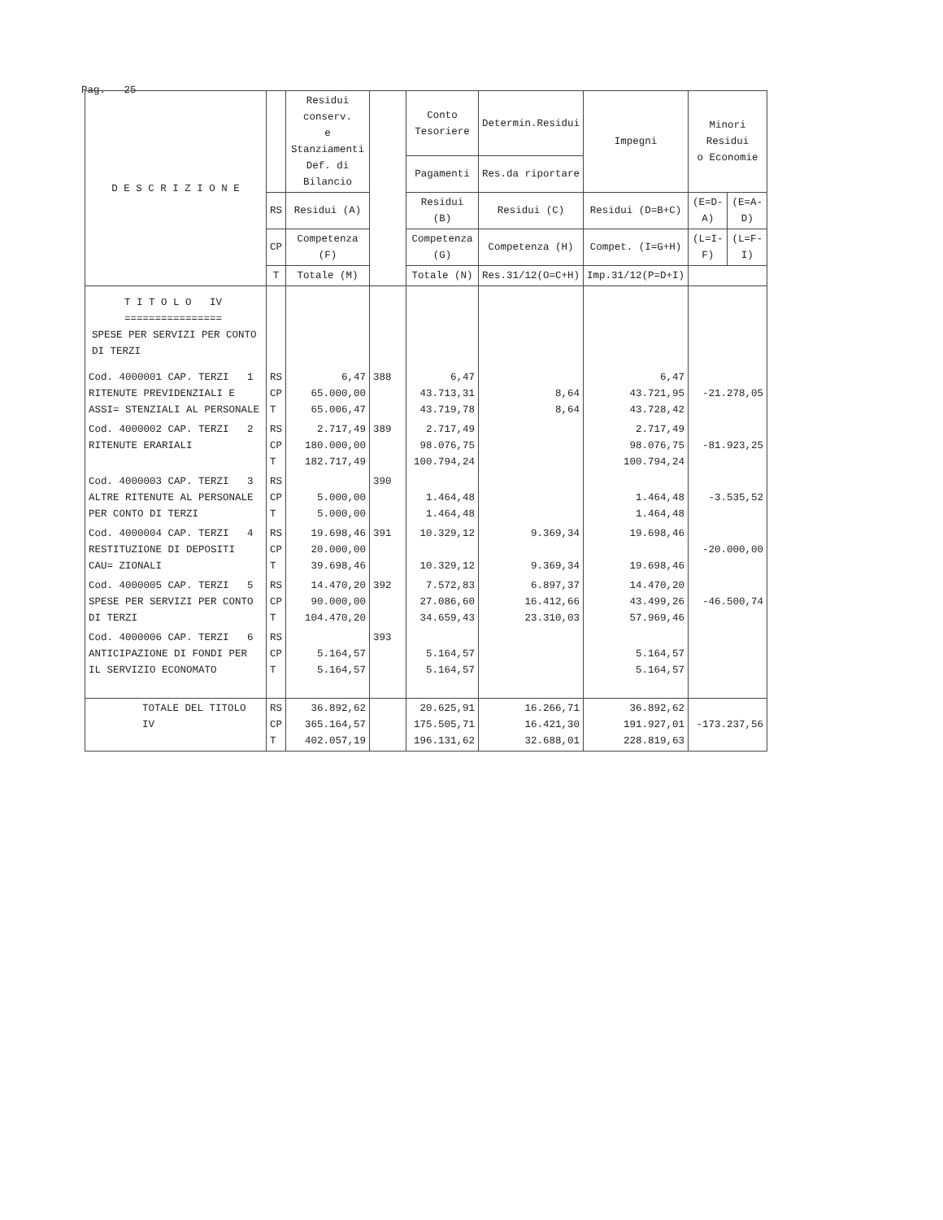Pag. 25
| D E S C R I Z I O N E | | Residui conserv. e Stanziamenti Def. di Bilancio | | Conto Tesoriere | Determin.Residui | Impegni | Minori Residui o Economie | |
| --- | --- | --- | --- | --- | --- | --- | --- | --- |
| | | | | Pagamenti | Res.da riportare | | | |
| | RS | Residui (A) | | Residui (B) | Residui (C) | Residui (D=B+C) | (E=D-A) | (E=A-D) |
| | CP | Competenza (F) | | Competenza (G) | Competenza (H) | Compet. (I=G+H) | (L=I-F) | (L=F-I) |
| | T | Totale (M) | | Totale (N) | Res.31/12(O=C+H) | Imp.31/12(P=D+I) | | |
| T I T O L O IV ================ SPESE PER SERVIZI PER CONTO DI TERZI | | | | | | | | |
| Cod. 4000001 CAP. TERZI 1 RITENUTE PREVIDENZIALI E ASSI= STENZIALI AL PERSONALE | RS CP T | 6,47 65.000,00 65.006,47 | 388 | 6,47 43.713,31 43.719,78 | 8,64 8,64 | 6,47 43.721,95 43.728,42 | -21.278,05 | |
| Cod. 4000002 CAP. TERZI 2 RITENUTE ERARIALI | RS CP T | 2.717,49 180.000,00 182.717,49 | 389 | 2.717,49 98.076,75 100.794,24 | | 2.717,49 98.076,75 100.794,24 | -81.923,25 | |
| Cod. 4000003 CAP. TERZI 3 ALTRE RITENUTE AL PERSONALE PER CONTO DI TERZI | RS CP T | 5.000,00 5.000,00 | 390 | 1.464,48 1.464,48 | | 1.464,48 1.464,48 | -3.535,52 | |
| Cod. 4000004 CAP. TERZI 4 RESTITUZIONE DI DEPOSITI CAU= ZIONALI | RS CP T | 19.698,46 20.000,00 39.698,46 | 391 | 10.329,12 10.329,12 | 9.369,34 9.369,34 | 19.698,46 19.698,46 | -20.000,00 | |
| Cod. 4000005 CAP. TERZI 5 SPESE PER SERVIZI PER CONTO DI TERZI | RS CP T | 14.470,20 90.000,00 104.470,20 | 392 | 7.572,83 27.086,60 34.659,43 | 6.897,37 16.412,66 23.310,03 | 14.470,20 43.499,26 57.969,46 | -46.500,74 | |
| Cod. 4000006 CAP. TERZI 6 ANTICIPAZIONE DI FONDI PER IL SERVIZIO ECONOMATO | RS CP T | 5.164,57 5.164,57 | 393 | 5.164,57 5.164,57 | | 5.164,57 5.164,57 | | |
| TOTALE DEL TITOLO IV | RS CP T | 36.892,62 365.164,57 402.057,19 | | 20.625,91 175.505,71 196.131,62 | 16.266,71 16.421,30 32.688,01 | 36.892,62 191.927,01 228.819,63 | -173.237,56 | |